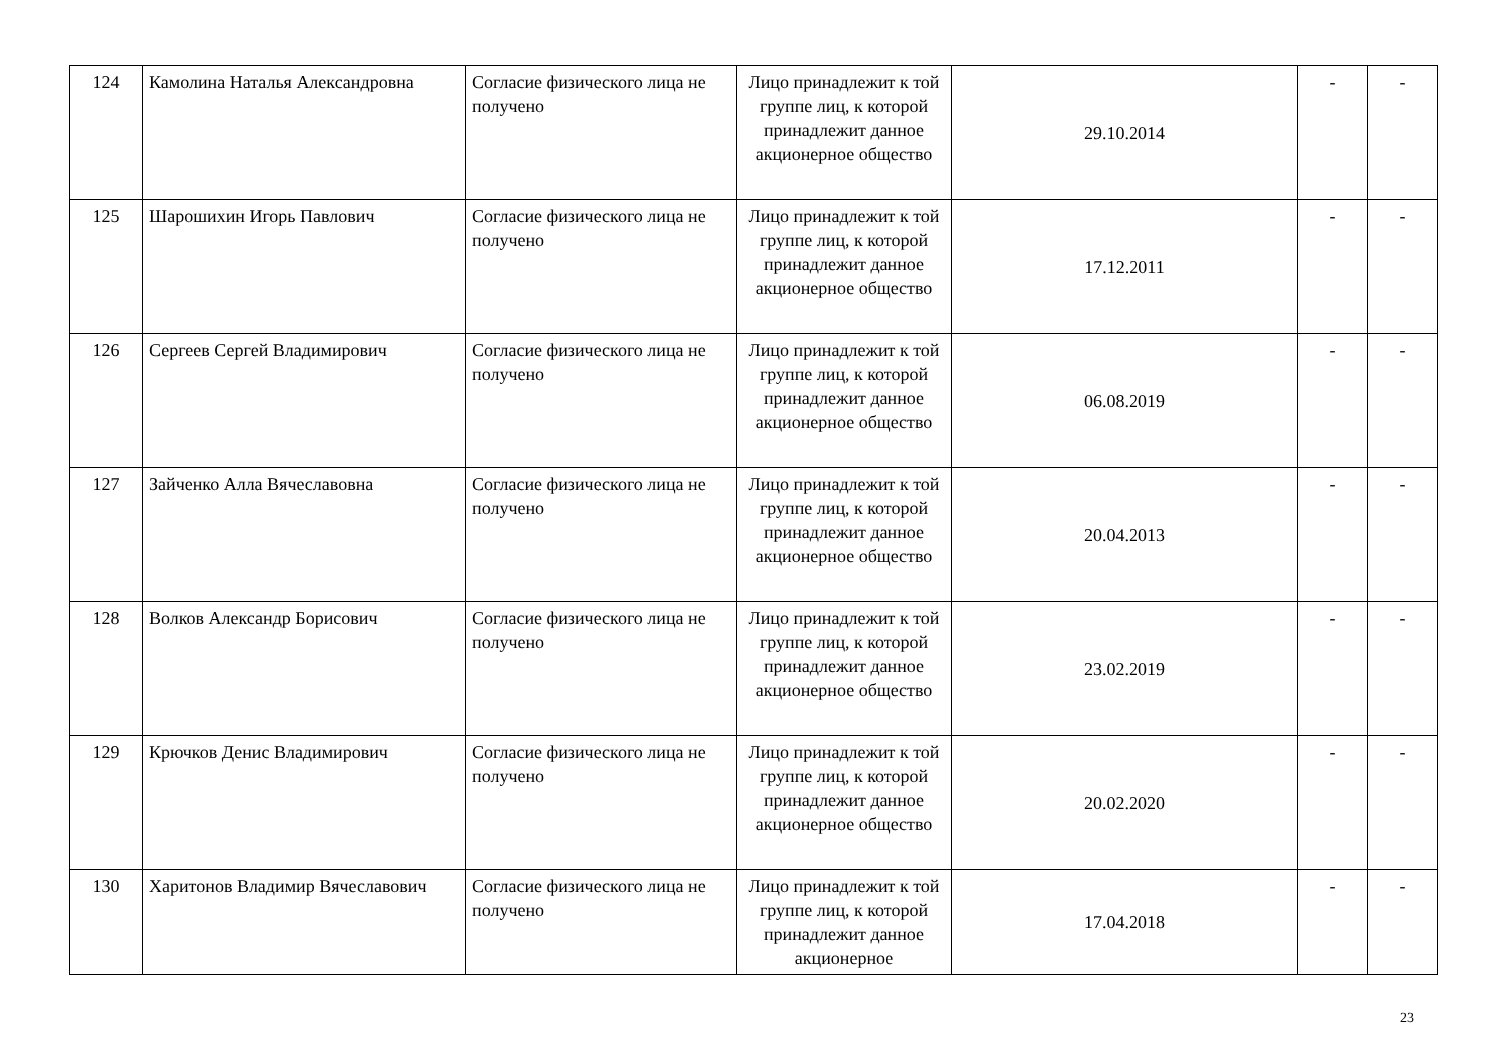| 124 | Камолина Наталья Александровна | Согласие физического лица не получено | Лицо принадлежит к той группе лиц, к которой принадлежит данное акционерное общество | 29.10.2014 | - | - |
| 125 | Шарошихин Игорь Павлович | Согласие физического лица не получено | Лицо принадлежит к той группе лиц, к которой принадлежит данное акционерное общество | 17.12.2011 | - | - |
| 126 | Сергеев Сергей Владимирович | Согласие физического лица не получено | Лицо принадлежит к той группе лиц, к которой принадлежит данное акционерное общество | 06.08.2019 | - | - |
| 127 | Зайченко Алла Вячеславовна | Согласие физического лица не получено | Лицо принадлежит к той группе лиц, к которой принадлежит данное акционерное общество | 20.04.2013 | - | - |
| 128 | Волков Александр Борисович | Согласие физического лица не получено | Лицо принадлежит к той группе лиц, к которой принадлежит данное акционерное общество | 23.02.2019 | - | - |
| 129 | Крючков Денис Владимирович | Согласие физического лица не получено | Лицо принадлежит к той группе лиц, к которой принадлежит данное акционерное общество | 20.02.2020 | - | - |
| 130 | Харитонов Владимир Вячеславович | Согласие физического лица не получено | Лицо принадлежит к той группе лиц, к которой принадлежит данное акционерное | 17.04.2018 | - | - |
23